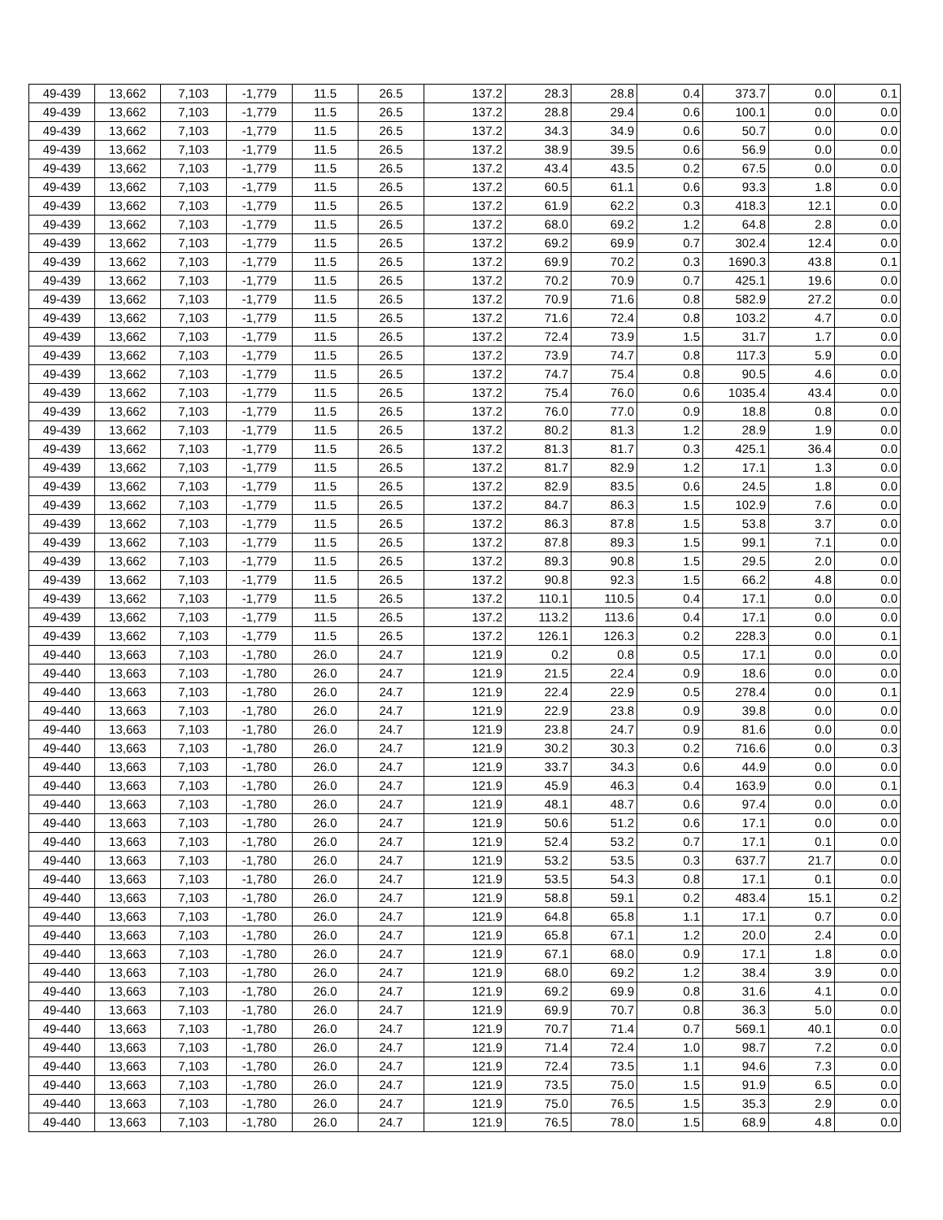| 49-439 | 13,662 | 7,103 | -1,779 | 11.5 | 26.5 | 137.2 | 28.3 | 28.8 | 0.4 | 373.7 | 0.0 | 0.1 |
| 49-439 | 13,662 | 7,103 | -1,779 | 11.5 | 26.5 | 137.2 | 28.8 | 29.4 | 0.6 | 100.1 | 0.0 | 0.0 |
| 49-439 | 13,662 | 7,103 | -1,779 | 11.5 | 26.5 | 137.2 | 34.3 | 34.9 | 0.6 | 50.7 | 0.0 | 0.0 |
| 49-439 | 13,662 | 7,103 | -1,779 | 11.5 | 26.5 | 137.2 | 38.9 | 39.5 | 0.6 | 56.9 | 0.0 | 0.0 |
| 49-439 | 13,662 | 7,103 | -1,779 | 11.5 | 26.5 | 137.2 | 43.4 | 43.5 | 0.2 | 67.5 | 0.0 | 0.0 |
| 49-439 | 13,662 | 7,103 | -1,779 | 11.5 | 26.5 | 137.2 | 60.5 | 61.1 | 0.6 | 93.3 | 1.8 | 0.0 |
| 49-439 | 13,662 | 7,103 | -1,779 | 11.5 | 26.5 | 137.2 | 61.9 | 62.2 | 0.3 | 418.3 | 12.1 | 0.0 |
| 49-439 | 13,662 | 7,103 | -1,779 | 11.5 | 26.5 | 137.2 | 68.0 | 69.2 | 1.2 | 64.8 | 2.8 | 0.0 |
| 49-439 | 13,662 | 7,103 | -1,779 | 11.5 | 26.5 | 137.2 | 69.2 | 69.9 | 0.7 | 302.4 | 12.4 | 0.0 |
| 49-439 | 13,662 | 7,103 | -1,779 | 11.5 | 26.5 | 137.2 | 69.9 | 70.2 | 0.3 | 1690.3 | 43.8 | 0.1 |
| 49-439 | 13,662 | 7,103 | -1,779 | 11.5 | 26.5 | 137.2 | 70.2 | 70.9 | 0.7 | 425.1 | 19.6 | 0.0 |
| 49-439 | 13,662 | 7,103 | -1,779 | 11.5 | 26.5 | 137.2 | 70.9 | 71.6 | 0.8 | 582.9 | 27.2 | 0.0 |
| 49-439 | 13,662 | 7,103 | -1,779 | 11.5 | 26.5 | 137.2 | 71.6 | 72.4 | 0.8 | 103.2 | 4.7 | 0.0 |
| 49-439 | 13,662 | 7,103 | -1,779 | 11.5 | 26.5 | 137.2 | 72.4 | 73.9 | 1.5 | 31.7 | 1.7 | 0.0 |
| 49-439 | 13,662 | 7,103 | -1,779 | 11.5 | 26.5 | 137.2 | 73.9 | 74.7 | 0.8 | 117.3 | 5.9 | 0.0 |
| 49-439 | 13,662 | 7,103 | -1,779 | 11.5 | 26.5 | 137.2 | 74.7 | 75.4 | 0.8 | 90.5 | 4.6 | 0.0 |
| 49-439 | 13,662 | 7,103 | -1,779 | 11.5 | 26.5 | 137.2 | 75.4 | 76.0 | 0.6 | 1035.4 | 43.4 | 0.0 |
| 49-439 | 13,662 | 7,103 | -1,779 | 11.5 | 26.5 | 137.2 | 76.0 | 77.0 | 0.9 | 18.8 | 0.8 | 0.0 |
| 49-439 | 13,662 | 7,103 | -1,779 | 11.5 | 26.5 | 137.2 | 80.2 | 81.3 | 1.2 | 28.9 | 1.9 | 0.0 |
| 49-439 | 13,662 | 7,103 | -1,779 | 11.5 | 26.5 | 137.2 | 81.3 | 81.7 | 0.3 | 425.1 | 36.4 | 0.0 |
| 49-439 | 13,662 | 7,103 | -1,779 | 11.5 | 26.5 | 137.2 | 81.7 | 82.9 | 1.2 | 17.1 | 1.3 | 0.0 |
| 49-439 | 13,662 | 7,103 | -1,779 | 11.5 | 26.5 | 137.2 | 82.9 | 83.5 | 0.6 | 24.5 | 1.8 | 0.0 |
| 49-439 | 13,662 | 7,103 | -1,779 | 11.5 | 26.5 | 137.2 | 84.7 | 86.3 | 1.5 | 102.9 | 7.6 | 0.0 |
| 49-439 | 13,662 | 7,103 | -1,779 | 11.5 | 26.5 | 137.2 | 86.3 | 87.8 | 1.5 | 53.8 | 3.7 | 0.0 |
| 49-439 | 13,662 | 7,103 | -1,779 | 11.5 | 26.5 | 137.2 | 87.8 | 89.3 | 1.5 | 99.1 | 7.1 | 0.0 |
| 49-439 | 13,662 | 7,103 | -1,779 | 11.5 | 26.5 | 137.2 | 89.3 | 90.8 | 1.5 | 29.5 | 2.0 | 0.0 |
| 49-439 | 13,662 | 7,103 | -1,779 | 11.5 | 26.5 | 137.2 | 90.8 | 92.3 | 1.5 | 66.2 | 4.8 | 0.0 |
| 49-439 | 13,662 | 7,103 | -1,779 | 11.5 | 26.5 | 137.2 | 110.1 | 110.5 | 0.4 | 17.1 | 0.0 | 0.0 |
| 49-439 | 13,662 | 7,103 | -1,779 | 11.5 | 26.5 | 137.2 | 113.2 | 113.6 | 0.4 | 17.1 | 0.0 | 0.0 |
| 49-439 | 13,662 | 7,103 | -1,779 | 11.5 | 26.5 | 137.2 | 126.1 | 126.3 | 0.2 | 228.3 | 0.0 | 0.1 |
| 49-440 | 13,663 | 7,103 | -1,780 | 26.0 | 24.7 | 121.9 | 0.2 | 0.8 | 0.5 | 17.1 | 0.0 | 0.0 |
| 49-440 | 13,663 | 7,103 | -1,780 | 26.0 | 24.7 | 121.9 | 21.5 | 22.4 | 0.9 | 18.6 | 0.0 | 0.0 |
| 49-440 | 13,663 | 7,103 | -1,780 | 26.0 | 24.7 | 121.9 | 22.4 | 22.9 | 0.5 | 278.4 | 0.0 | 0.1 |
| 49-440 | 13,663 | 7,103 | -1,780 | 26.0 | 24.7 | 121.9 | 22.9 | 23.8 | 0.9 | 39.8 | 0.0 | 0.0 |
| 49-440 | 13,663 | 7,103 | -1,780 | 26.0 | 24.7 | 121.9 | 23.8 | 24.7 | 0.9 | 81.6 | 0.0 | 0.0 |
| 49-440 | 13,663 | 7,103 | -1,780 | 26.0 | 24.7 | 121.9 | 30.2 | 30.3 | 0.2 | 716.6 | 0.0 | 0.3 |
| 49-440 | 13,663 | 7,103 | -1,780 | 26.0 | 24.7 | 121.9 | 33.7 | 34.3 | 0.6 | 44.9 | 0.0 | 0.0 |
| 49-440 | 13,663 | 7,103 | -1,780 | 26.0 | 24.7 | 121.9 | 45.9 | 46.3 | 0.4 | 163.9 | 0.0 | 0.1 |
| 49-440 | 13,663 | 7,103 | -1,780 | 26.0 | 24.7 | 121.9 | 48.1 | 48.7 | 0.6 | 97.4 | 0.0 | 0.0 |
| 49-440 | 13,663 | 7,103 | -1,780 | 26.0 | 24.7 | 121.9 | 50.6 | 51.2 | 0.6 | 17.1 | 0.0 | 0.0 |
| 49-440 | 13,663 | 7,103 | -1,780 | 26.0 | 24.7 | 121.9 | 52.4 | 53.2 | 0.7 | 17.1 | 0.1 | 0.0 |
| 49-440 | 13,663 | 7,103 | -1,780 | 26.0 | 24.7 | 121.9 | 53.2 | 53.5 | 0.3 | 637.7 | 21.7 | 0.0 |
| 49-440 | 13,663 | 7,103 | -1,780 | 26.0 | 24.7 | 121.9 | 53.5 | 54.3 | 0.8 | 17.1 | 0.1 | 0.0 |
| 49-440 | 13,663 | 7,103 | -1,780 | 26.0 | 24.7 | 121.9 | 58.8 | 59.1 | 0.2 | 483.4 | 15.1 | 0.2 |
| 49-440 | 13,663 | 7,103 | -1,780 | 26.0 | 24.7 | 121.9 | 64.8 | 65.8 | 1.1 | 17.1 | 0.7 | 0.0 |
| 49-440 | 13,663 | 7,103 | -1,780 | 26.0 | 24.7 | 121.9 | 65.8 | 67.1 | 1.2 | 20.0 | 2.4 | 0.0 |
| 49-440 | 13,663 | 7,103 | -1,780 | 26.0 | 24.7 | 121.9 | 67.1 | 68.0 | 0.9 | 17.1 | 1.8 | 0.0 |
| 49-440 | 13,663 | 7,103 | -1,780 | 26.0 | 24.7 | 121.9 | 68.0 | 69.2 | 1.2 | 38.4 | 3.9 | 0.0 |
| 49-440 | 13,663 | 7,103 | -1,780 | 26.0 | 24.7 | 121.9 | 69.2 | 69.9 | 0.8 | 31.6 | 4.1 | 0.0 |
| 49-440 | 13,663 | 7,103 | -1,780 | 26.0 | 24.7 | 121.9 | 69.9 | 70.7 | 0.8 | 36.3 | 5.0 | 0.0 |
| 49-440 | 13,663 | 7,103 | -1,780 | 26.0 | 24.7 | 121.9 | 70.7 | 71.4 | 0.7 | 569.1 | 40.1 | 0.0 |
| 49-440 | 13,663 | 7,103 | -1,780 | 26.0 | 24.7 | 121.9 | 71.4 | 72.4 | 1.0 | 98.7 | 7.2 | 0.0 |
| 49-440 | 13,663 | 7,103 | -1,780 | 26.0 | 24.7 | 121.9 | 72.4 | 73.5 | 1.1 | 94.6 | 7.3 | 0.0 |
| 49-440 | 13,663 | 7,103 | -1,780 | 26.0 | 24.7 | 121.9 | 73.5 | 75.0 | 1.5 | 91.9 | 6.5 | 0.0 |
| 49-440 | 13,663 | 7,103 | -1,780 | 26.0 | 24.7 | 121.9 | 75.0 | 76.5 | 1.5 | 35.3 | 2.9 | 0.0 |
| 49-440 | 13,663 | 7,103 | -1,780 | 26.0 | 24.7 | 121.9 | 76.5 | 78.0 | 1.5 | 68.9 | 4.8 | 0.0 |